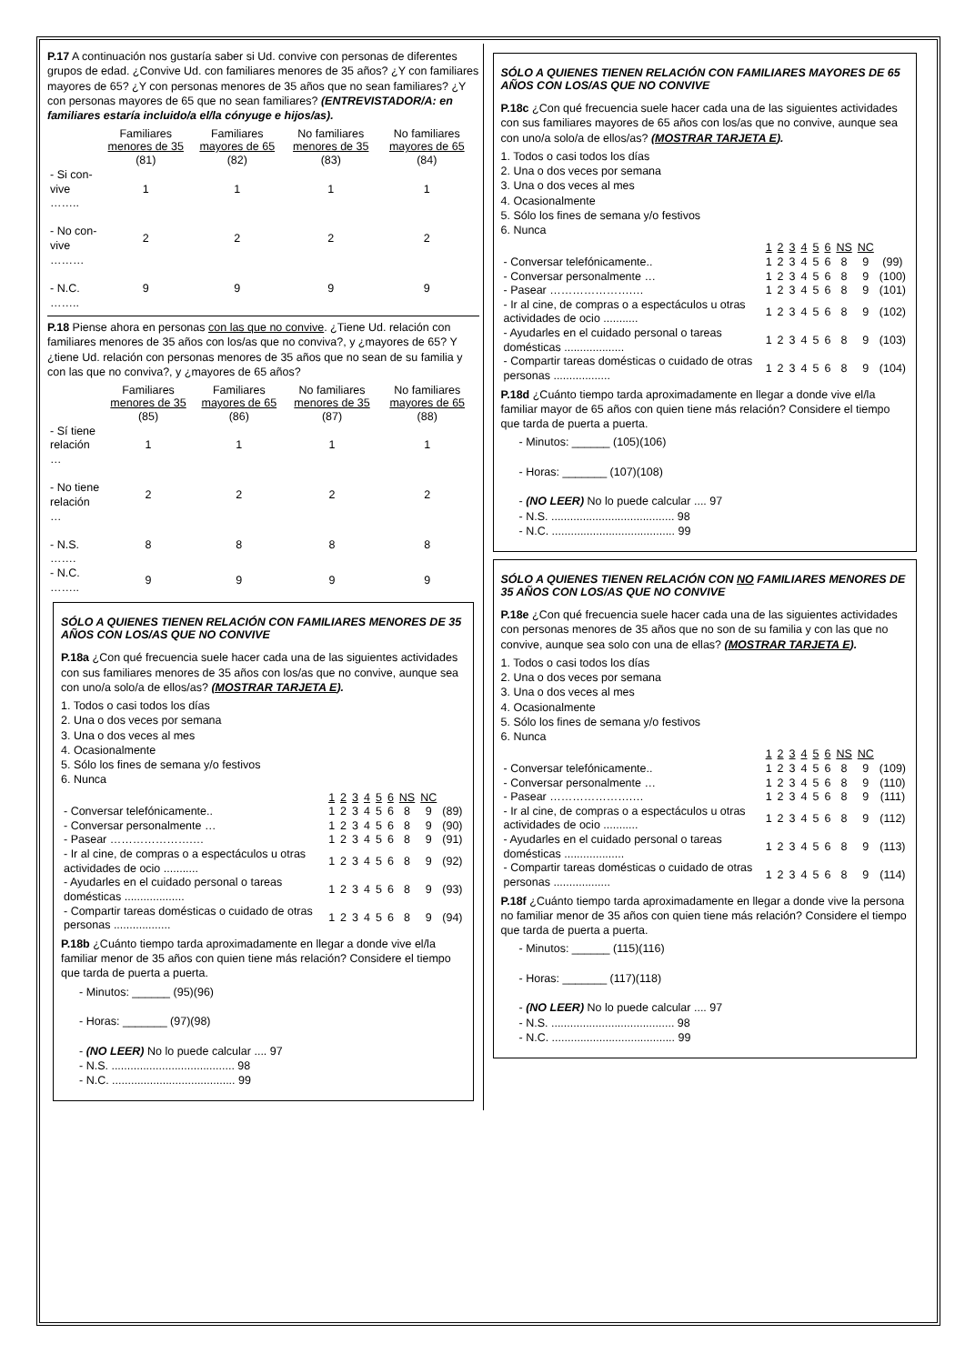P.17 A continuación nos gustaría saber si Ud. convive con personas de diferentes grupos de edad. ¿Convive Ud. con familiares menores de 35 años? ¿Y con familiares mayores de 65? ¿Y con personas menores de 35 años que no sean familiares? ¿Y con personas mayores de 65 que no sean familiares? (ENTREVISTADOR/A: en familiares estaría incluido/a el/la cónyuge e hijos/as).
| | Familiares menores de 35 | Familiares mayores de 65 | No familiares menores de 35 | No familiares mayores de 65 |
| --- | --- | --- | --- | --- |
| | (81) | (82) | (83) | (84) |
| - Si con- vive …….. | 1 | 1 | 1 | 1 |
| - No con- vive ……… | 2 | 2 | 2 | 2 |
| - N.C. …….. | 9 | 9 | 9 | 9 |
P.18 Piense ahora en personas con las que no convive. ¿Tiene Ud. relación con familiares menores de 35 años con los/as que no conviva?, y ¿mayores de 65? Y ¿tiene Ud. relación con personas menores de 35 años que no sean de su familia y con las que no conviva?, y ¿mayores de 65 años?
| | Familiares menores de 35 | Familiares mayores de 65 | No familiares menores de 35 | No familiares mayores de 65 |
| --- | --- | --- | --- | --- |
| | (85) | (86) | (87) | (88) |
| - Sí tiene relación … | 1 | 1 | 1 | 1 |
| - No tiene relación … | 2 | 2 | 2 | 2 |
| - N.S. ……. | 8 | 8 | 8 | 8 |
| - N.C. …….. | 9 | 9 | 9 | 9 |
SÓLO A QUIENES TIENEN RELACIÓN CON FAMILIARES MENORES DE 35 AÑOS CON LOS/AS QUE NO CONVIVE
P.18a ¿Con qué frecuencia suele hacer cada una de las siguientes actividades con sus familiares menores de 35 años con los/as que no convive, aunque sea con uno/a solo/a de ellos/as? (MOSTRAR TARJETA E).
1. Todos o casi todos los días
2. Una o dos veces por semana
3. Una o dos veces al mes
4. Ocasionalmente
5. Sólo los fines de semana y/o festivos
6. Nunca
| | 1 | 2 | 3 | 4 | 5 | 6 | NS | NC | |
| - Conversar telefónicamente.. | 1 | 2 | 3 | 4 | 5 | 6 | 8 | 9 | (89) |
| - Conversar personalmente … | 1 | 2 | 3 | 4 | 5 | 6 | 8 | 9 | (90) |
| - Pasear ………………….… | 1 | 2 | 3 | 4 | 5 | 6 | 8 | 9 | (91) |
| - Ir al cine, de compras o a espectáculos u otras actividades de ocio ........... | 1 | 2 | 3 | 4 | 5 | 6 | 8 | 9 | (92) |
| - Ayudarles en el cuidado personal o tareas domésticas ................... | 1 | 2 | 3 | 4 | 5 | 6 | 8 | 9 | (93) |
| - Compartir tareas domésticas o cuidado de otras personas .................. | 1 | 2 | 3 | 4 | 5 | 6 | 8 | 9 | (94) |
P.18b ¿Cuánto tiempo tarda aproximadamente en llegar a donde vive el/la familiar menor de 35 años con quien tiene más relación? Considere el tiempo que tarda de puerta a puerta.
- Minutos: ______ (95)(96)
- Horas: _______ (97)(98)
- (NO LEER) No lo puede calcular .... 97
- N.S. ....................................... 98
- N.C. ....................................... 99
SÓLO A QUIENES TIENEN RELACIÓN CON FAMILIARES MAYORES DE 65 AÑOS CON LOS/AS QUE NO CONVIVE
P.18c ¿Con qué frecuencia suele hacer cada una de las siguientes actividades con sus familiares mayores de 65 años con los/as que no convive, aunque sea con uno/a solo/a de ellos/as? (MOSTRAR TARJETA E).
1. Todos o casi todos los días
2. Una o dos veces por semana
3. Una o dos veces al mes
4. Ocasionalmente
5. Sólo los fines de semana y/o festivos
6. Nunca
| | 1 | 2 | 3 | 4 | 5 | 6 | NS | NC | |
| - Conversar telefónicamente.. | 1 | 2 | 3 | 4 | 5 | 6 | 8 | 9 | (99) |
| - Conversar personalmente … | 1 | 2 | 3 | 4 | 5 | 6 | 8 | 9 | (100) |
| - Pasear ………………….… | 1 | 2 | 3 | 4 | 5 | 6 | 8 | 9 | (101) |
| - Ir al cine, de compras o a espectáculos u otras actividades de ocio ........... | 1 | 2 | 3 | 4 | 5 | 6 | 8 | 9 | (102) |
| - Ayudarles en el cuidado personal o tareas domésticas ................... | 1 | 2 | 3 | 4 | 5 | 6 | 8 | 9 | (103) |
| - Compartir tareas domésticas o cuidado de otras personas .................. | 1 | 2 | 3 | 4 | 5 | 6 | 8 | 9 | (104) |
P.18d ¿Cuánto tiempo tarda aproximadamente en llegar a donde vive el/la familiar mayor de 65 años con quien tiene más relación? Considere el tiempo que tarda de puerta a puerta.
- Minutos: ______ (105)(106)
- Horas: _______ (107)(108)
- (NO LEER) No lo puede calcular .... 97
- N.S. ....................................... 98
- N.C. ....................................... 99
SÓLO A QUIENES TIENEN RELACIÓN CON NO FAMILIARES MENORES DE 35 AÑOS CON LOS/AS QUE NO CONVIVE
P.18e ¿Con qué frecuencia suele hacer cada una de las siguientes actividades con personas menores de 35 años que no son de su familia y con las que no convive, aunque sea solo con una de ellas? (MOSTRAR TARJETA E).
1. Todos o casi todos los días
2. Una o dos veces por semana
3. Una o dos veces al mes
4. Ocasionalmente
5. Sólo los fines de semana y/o festivos
6. Nunca
| | 1 | 2 | 3 | 4 | 5 | 6 | NS | NC | |
| - Conversar telefónicamente.. | 1 | 2 | 3 | 4 | 5 | 6 | 8 | 9 | (109) |
| - Conversar personalmente … | 1 | 2 | 3 | 4 | 5 | 6 | 8 | 9 | (110) |
| - Pasear ………………….… | 1 | 2 | 3 | 4 | 5 | 6 | 8 | 9 | (111) |
| - Ir al cine, de compras o a espectáculos u otras actividades de ocio ........... | 1 | 2 | 3 | 4 | 5 | 6 | 8 | 9 | (112) |
| - Ayudarles en el cuidado personal o tareas domésticas ................... | 1 | 2 | 3 | 4 | 5 | 6 | 8 | 9 | (113) |
| - Compartir tareas domésticas o cuidado de otras personas .................. | 1 | 2 | 3 | 4 | 5 | 6 | 8 | 9 | (114) |
P.18f ¿Cuánto tiempo tarda aproximadamente en llegar a donde vive la persona no familiar menor de 35 años con quien tiene más relación? Considere el tiempo que tarda de puerta a puerta.
- Minutos: ______ (115)(116)
- Horas: _______ (117)(118)
- (NO LEER) No lo puede calcular .... 97
- N.S. ....................................... 98
- N.C. ....................................... 99